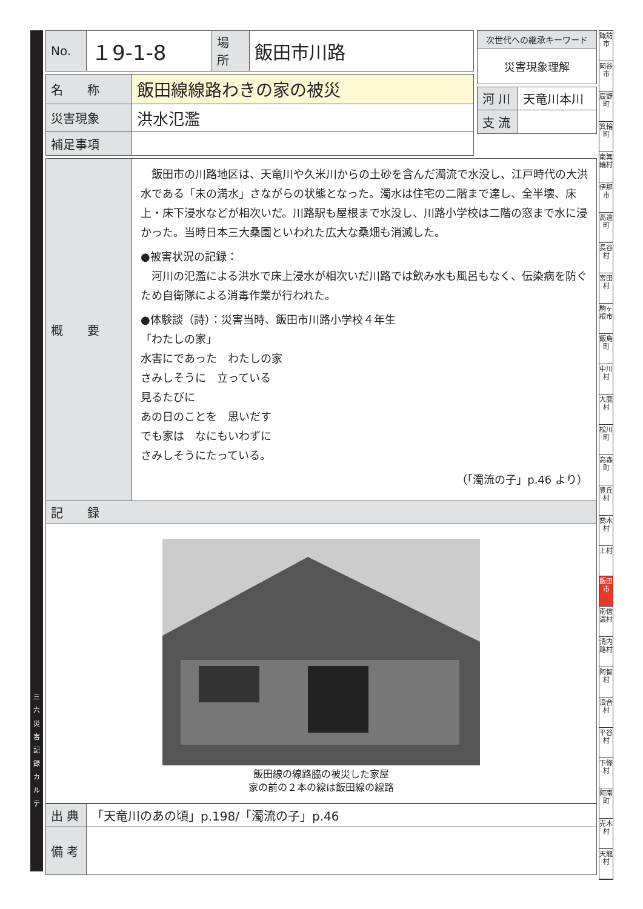三 六 災 害 記 録 カ ル テ
| No. | １9-1-8 | 場 所 | 飯田市川路 |
| 名 称 | 飯田線線路わきの家の被災 |
| 災害現象 | 洪水氾濫 |
| 補足事項 | |
| 概 要 | 飯田市の川路地区は、天竜川や久米川からの土砂を含んだ濁流で水没し、江戸時代の大洪水である「未の満水」さながらの状態となった。濁水は住宅の二階まで達し、全半壊、床上・床下浸水などが相次いだ。川路駅も屋根まで水没し、川路小学校は二階の窓まで水に浸かった。当時日本三大桑園といわれた広大な桑畑も消滅した。 ●被害状況の記録： 河川の氾濫による洪水で床上浸水が相次いだ川路では飲み水も風呂もなく、伝染病を防ぐため自衛隊による消毒作業が行われた。 ●体験談（詩）：災害当時、飯田市川路小学校４年生 「わたしの家」 水害にであった わたしの家 さみしそうに 立っている 見るたびに あの日のことを 思いだす でも家は なにもいわずに さみしそうにたっている。 （「濁流の子」p.46 より） |
| 記 録 | |
| 飯田線の線路脇の被災した家屋 家の前の２本の線は飯田線の線路 | |
| 出 典 | 「天竜川のあの頃」p.198/「濁流の子」p.46 |
| 備 考 | |
| 次世代への継承キーワード |
| --- |
| 災害現象理解 |
| 河 川 | 天竜川本川 |
| 支 流 | |
諏訪市
岡谷市
辰野町
箕輪町
南箕輪村
伊那市
高遠町
長谷村
宮田村
駒ヶ根市
飯島町
中川村
大鹿村
松川町
高森町
豊丘村
喬木村
上村
飯田市
南信濃村
清内路村
阿智村
浪合村
平谷村
下條村
阿南町
売木村
天龍村